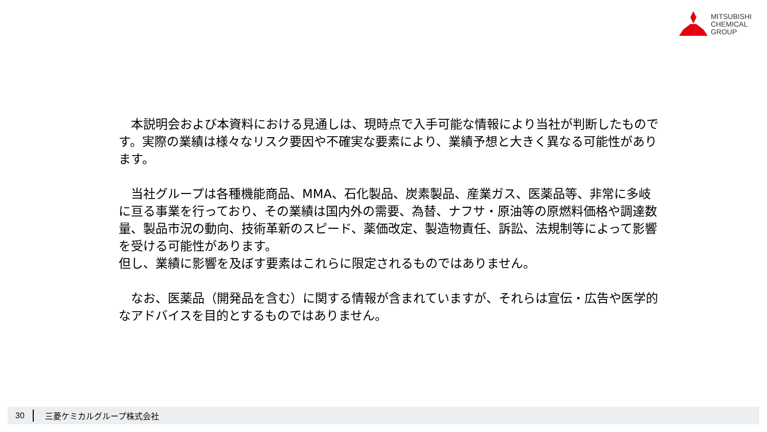MITSUBISHI
CHEMICAL
GROUP
　本説明会および本資料における見通しは、現時点で入手可能な情報により当社が判断したものです。実際の業績は様々なリスク要因や不確実な要素により、業績予想と大きく異なる可能性があります。
　当社グループは各種機能商品、MMA、石化製品、炭素製品、産業ガス、医薬品等、非常に多岐に亘る事業を行っており、その業績は国内外の需要、為替、ナフサ・原油等の原燃料価格や調達数量、製品市況の動向、技術革新のスピード、薬価改定、製造物責任、訴訟、法規制等によって影響を受ける可能性があります。
但し、業績に影響を及ぼす要素はこれらに限定されるものではありません。
　なお、医薬品（開発品を含む）に関する情報が含まれていますが、それらは宣伝・広告や医学的なアドバイスを目的とするものではありません。
30 三菱ケミカルグループ株式会社